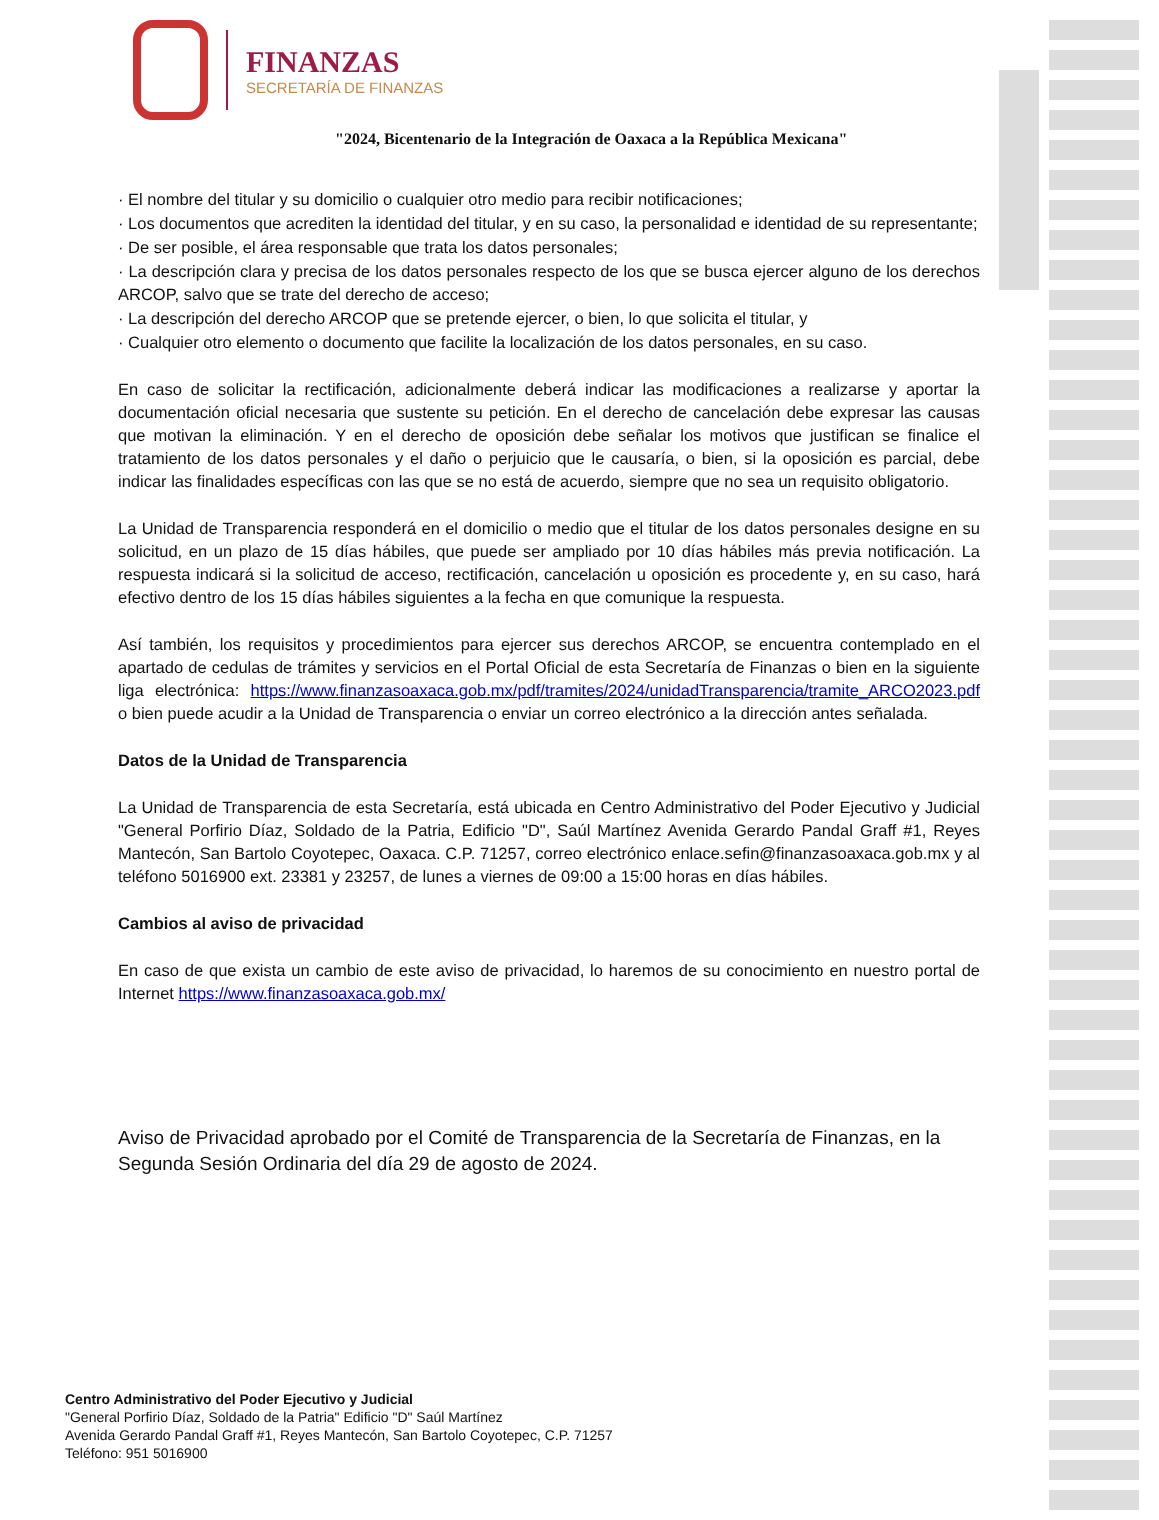FINANZAS
SECRETARÍA DE FINANZAS
"2024, Bicentenario de la Integración de Oaxaca a la República Mexicana"
· El nombre del titular y su domicilio o cualquier otro medio para recibir notificaciones;
· Los documentos que acrediten la identidad del titular, y en su caso, la personalidad e identidad de su representante;
· De ser posible, el área responsable que trata los datos personales;
· La descripción clara y precisa de los datos personales respecto de los que se busca ejercer alguno de los derechos ARCOP, salvo que se trate del derecho de acceso;
· La descripción del derecho ARCOP que se pretende ejercer, o bien, lo que solicita el titular, y
· Cualquier otro elemento o documento que facilite la localización de los datos personales, en su caso.
En caso de solicitar la rectificación, adicionalmente deberá indicar las modificaciones a realizarse y aportar la documentación oficial necesaria que sustente su petición. En el derecho de cancelación debe expresar las causas que motivan la eliminación. Y en el derecho de oposición debe señalar los motivos que justifican se finalice el tratamiento de los datos personales y el daño o perjuicio que le causaría, o bien, si la oposición es parcial, debe indicar las finalidades específicas con las que se no está de acuerdo, siempre que no sea un requisito obligatorio.
La Unidad de Transparencia responderá en el domicilio o medio que el titular de los datos personales designe en su solicitud, en un plazo de 15 días hábiles, que puede ser ampliado por 10 días hábiles más previa notificación. La respuesta indicará si la solicitud de acceso, rectificación, cancelación u oposición es procedente y, en su caso, hará efectivo dentro de los 15 días hábiles siguientes a la fecha en que comunique la respuesta.
Así también, los requisitos y procedimientos para ejercer sus derechos ARCOP, se encuentra contemplado en el apartado de cedulas de trámites y servicios en el Portal Oficial de esta Secretaría de Finanzas o bien en la siguiente liga electrónica: https://www.finanzasoaxaca.gob.mx/pdf/tramites/2024/unidadTransparencia/tramite_ARCO2023.pdf o bien puede acudir a la Unidad de Transparencia o enviar un correo electrónico a la dirección antes señalada.
Datos de la Unidad de Transparencia
La Unidad de Transparencia de esta Secretaría, está ubicada en Centro Administrativo del Poder Ejecutivo y Judicial "General Porfirio Díaz, Soldado de la Patria, Edificio "D", Saúl Martínez Avenida Gerardo Pandal Graff #1, Reyes Mantecón, San Bartolo Coyotepec, Oaxaca. C.P. 71257, correo electrónico enlace.sefin@finanzasoaxaca.gob.mx y al teléfono 5016900 ext. 23381 y 23257, de lunes a viernes de 09:00 a 15:00 horas en días hábiles.
Cambios al aviso de privacidad
En caso de que exista un cambio de este aviso de privacidad, lo haremos de su conocimiento en nuestro portal de Internet https://www.finanzasoaxaca.gob.mx/
Aviso de Privacidad aprobado por el Comité de Transparencia de la Secretaría de Finanzas, en la Segunda Sesión Ordinaria del día 29 de agosto de 2024.
Centro Administrativo del Poder Ejecutivo y Judicial
"General Porfirio Díaz, Soldado de la Patria" Edificio "D" Saúl Martínez
Avenida Gerardo Pandal Graff #1, Reyes Mantecón, San Bartolo Coyotepec, C.P. 71257
Teléfono: 951 5016900